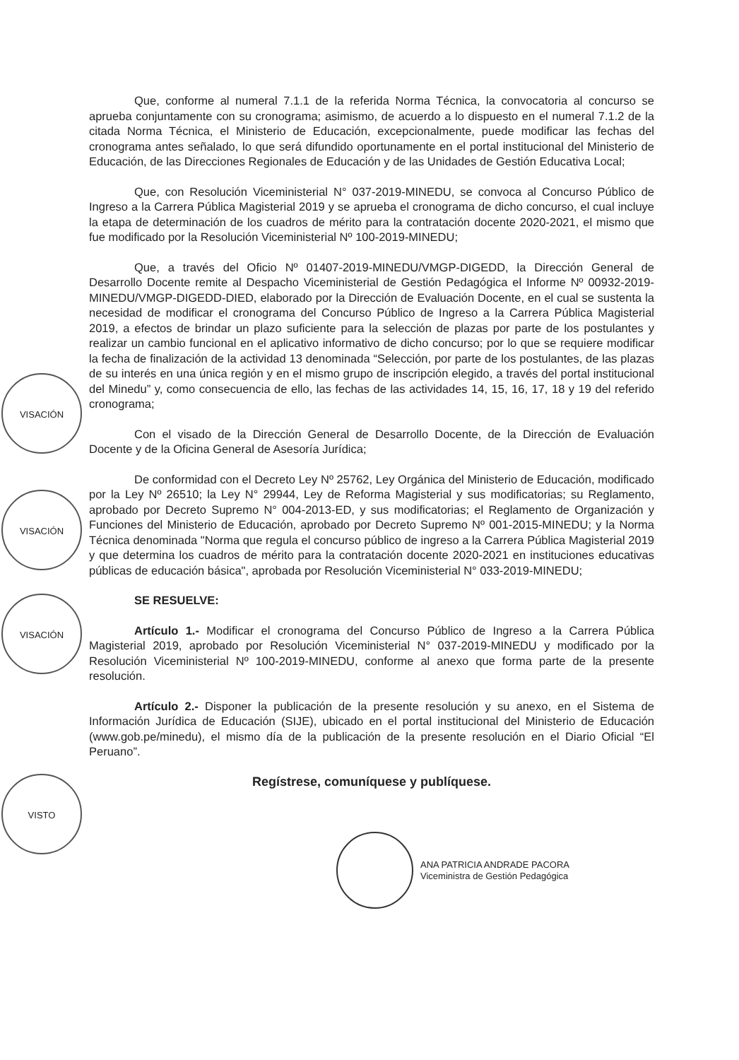VISACIÓN
VISACIÓN
VISACIÓN
VISTO
Que, conforme al numeral 7.1.1 de la referida Norma Técnica, la convocatoria al concurso se aprueba conjuntamente con su cronograma; asimismo, de acuerdo a lo dispuesto en el numeral 7.1.2 de la citada Norma Técnica, el Ministerio de Educación, excepcionalmente, puede modificar las fechas del cronograma antes señalado, lo que será difundido oportunamente en el portal institucional del Ministerio de Educación, de las Direcciones Regionales de Educación y de las Unidades de Gestión Educativa Local;
Que, con Resolución Viceministerial N° 037-2019-MINEDU, se convoca al Concurso Público de Ingreso a la Carrera Pública Magisterial 2019 y se aprueba el cronograma de dicho concurso, el cual incluye la etapa de determinación de los cuadros de mérito para la contratación docente 2020-2021, el mismo que fue modificado por la Resolución Viceministerial Nº 100-2019-MINEDU;
Que, a través del Oficio Nº 01407-2019-MINEDU/VMGP-DIGEDD, la Dirección General de Desarrollo Docente remite al Despacho Viceministerial de Gestión Pedagógica el Informe Nº 00932-2019-MINEDU/VMGP-DIGEDD-DIED, elaborado por la Dirección de Evaluación Docente, en el cual se sustenta la necesidad de modificar el cronograma del Concurso Público de Ingreso a la Carrera Pública Magisterial 2019, a efectos de brindar un plazo suficiente para la selección de plazas por parte de los postulantes y realizar un cambio funcional en el aplicativo informativo de dicho concurso; por lo que se requiere modificar la fecha de finalización de la actividad 13 denominada “Selección, por parte de los postulantes, de las plazas de su interés en una única región y en el mismo grupo de inscripción elegido, a través del portal institucional del Minedu” y, como consecuencia de ello, las fechas de las actividades 14, 15, 16, 17, 18 y 19 del referido cronograma;
Con el visado de la Dirección General de Desarrollo Docente, de la Dirección de Evaluación Docente y de la Oficina General de Asesoría Jurídica;
De conformidad con el Decreto Ley Nº 25762, Ley Orgánica del Ministerio de Educación, modificado por la Ley Nº 26510; la Ley N° 29944, Ley de Reforma Magisterial y sus modificatorias; su Reglamento, aprobado por Decreto Supremo N° 004-2013-ED, y sus modificatorias; el Reglamento de Organización y Funciones del Ministerio de Educación, aprobado por Decreto Supremo Nº 001-2015-MINEDU; y la Norma Técnica denominada "Norma que regula el concurso público de ingreso a la Carrera Pública Magisterial 2019 y que determina los cuadros de mérito para la contratación docente 2020-2021 en instituciones educativas públicas de educación básica", aprobada por Resolución Viceministerial N° 033-2019-MINEDU;
SE RESUELVE:
Artículo 1.- Modificar el cronograma del Concurso Público de Ingreso a la Carrera Pública Magisterial 2019, aprobado por Resolución Viceministerial N° 037-2019-MINEDU y modificado por la Resolución Viceministerial Nº 100-2019-MINEDU, conforme al anexo que forma parte de la presente resolución.
Artículo 2.- Disponer la publicación de la presente resolución y su anexo, en el Sistema de Información Jurídica de Educación (SIJE), ubicado en el portal institucional del Ministerio de Educación (www.gob.pe/minedu), el mismo día de la publicación de la presente resolución en el Diario Oficial “El Peruano”.
Regístrese, comuníquese y publíquese.
ANA PATRICIA ANDRADE PACORA
Viceministra de Gestión Pedagógica